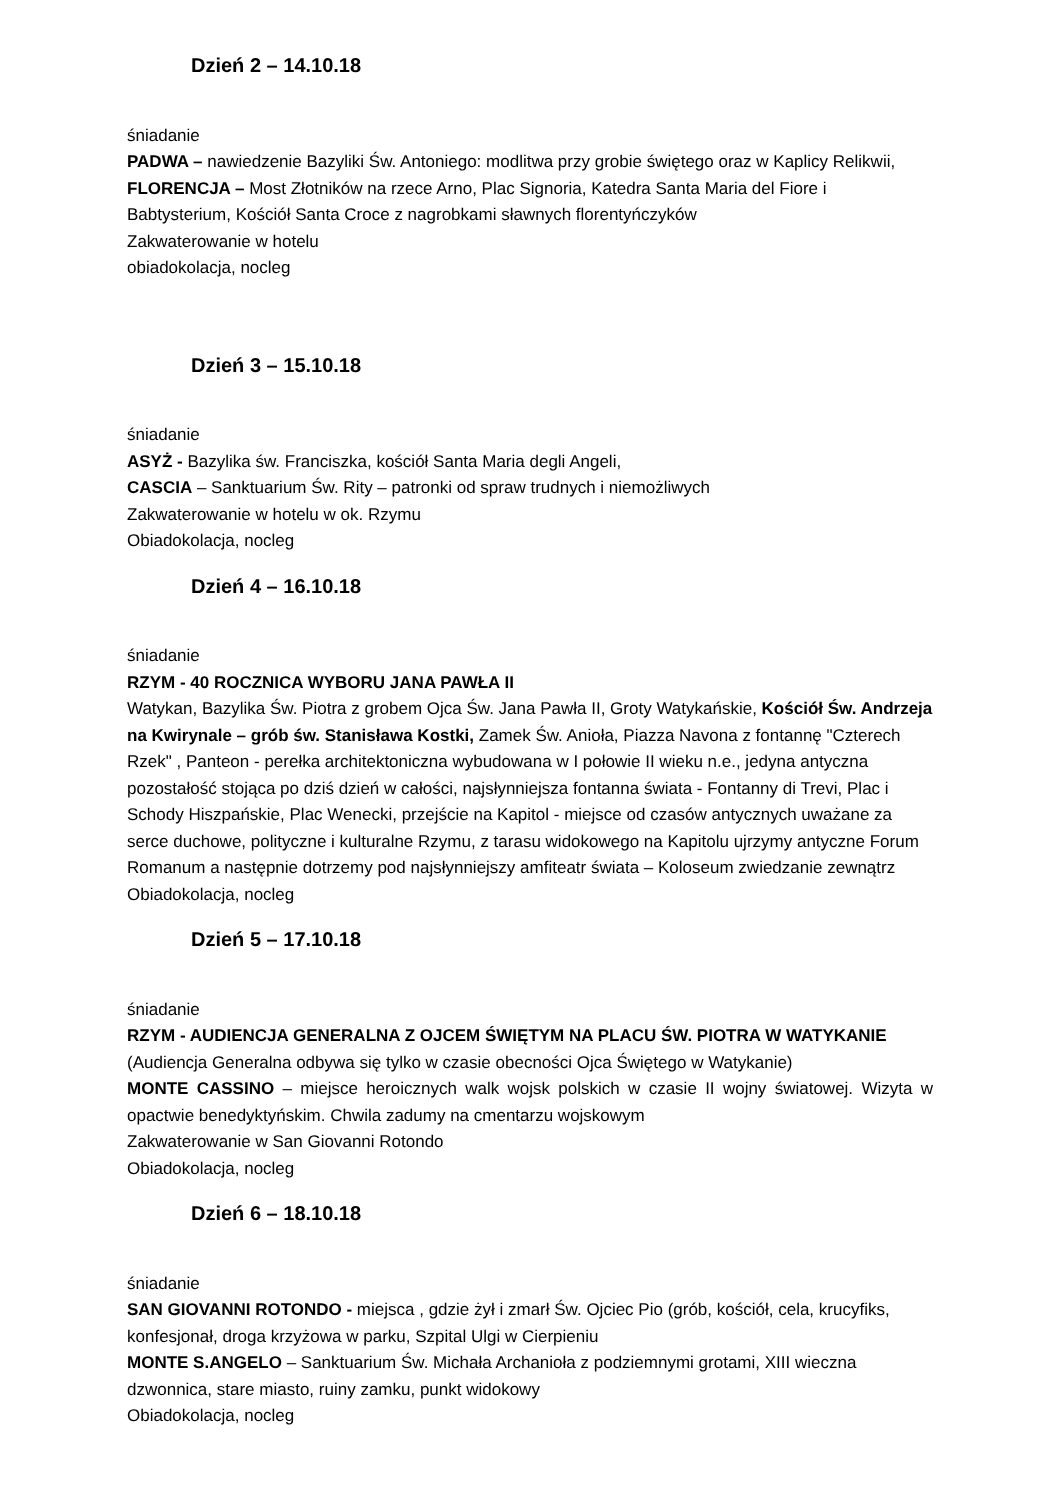Dzień 2 – 14.10.18
śniadanie
PADWA – nawiedzenie Bazyliki Św. Antoniego: modlitwa przy grobie świętego oraz w Kaplicy Relikwii,
FLORENCJA – Most Złotników na rzece Arno, Plac Signoria, Katedra Santa Maria del Fiore i Babtysterium, Kościół Santa Croce z nagrobkami sławnych florentyńczyków
Zakwaterowanie w hotelu
obiadokolacja, nocleg
Dzień 3 – 15.10.18
śniadanie
ASYŻ - Bazylika św. Franciszka, kościół Santa Maria degli Angeli,
CASCIA – Sanktuarium Św. Rity – patronki od spraw trudnych i niemożliwych
Zakwaterowanie w hotelu w ok. Rzymu
Obiadokolacja, nocleg
Dzień 4 – 16.10.18
śniadanie
RZYM - 40 ROCZNICA WYBORU JANA PAWŁA II
Watykan, Bazylika Św. Piotra z grobem Ojca Św. Jana Pawła II, Groty Watykańskie, Kościół Św. Andrzeja na Kwirynale – grób św. Stanisława Kostki, Zamek Św. Anioła, Piazza Navona z fontannę "Czterech Rzek" , Panteon - perełka architektoniczna wybudowana w I połowie II wieku n.e., jedyna antyczna pozostałość stojąca po dziś dzień w całości, najsłynniejsza fontanna świata - Fontanny di Trevi, Plac i Schody Hiszpańskie, Plac Wenecki, przejście na Kapitol - miejsce od czasów antycznych uważane za serce duchowe, polityczne i kulturalne Rzymu, z tarasu widokowego na Kapitolu ujrzymy antyczne Forum Romanum a następnie dotrzemy pod najsłynniejszy amfiteatr świata – Koloseum zwiedzanie zewnątrz
Obiadokolacja, nocleg
Dzień 5 – 17.10.18
śniadanie
RZYM - AUDIENCJA GENERALNA Z OJCEM ŚWIĘTYM NA PLACU ŚW. PIOTRA W WATYKANIE
(Audiencja Generalna odbywa się tylko w czasie obecności Ojca Świętego w Watykanie)
MONTE CASSINO – miejsce heroicznych walk wojsk polskich w czasie II wojny światowej. Wizyta w opactwie benedyktyńskim. Chwila zadumy na cmentarzu wojskowym
Zakwaterowanie w San Giovanni Rotondo
Obiadokolacja, nocleg
Dzień 6 – 18.10.18
śniadanie
SAN GIOVANNI ROTONDO - miejsca , gdzie żył i zmarł Św. Ojciec Pio (grób, kościół, cela, krucyfiks, konfesjonał, droga krzyżowa w parku, Szpital Ulgi w Cierpieniu
MONTE S.ANGELO – Sanktuarium Św. Michała Archanioła z podziemnymi grotami, XIII wieczna dzwonnica, stare miasto, ruiny zamku, punkt widokowy
Obiadokolacja, nocleg